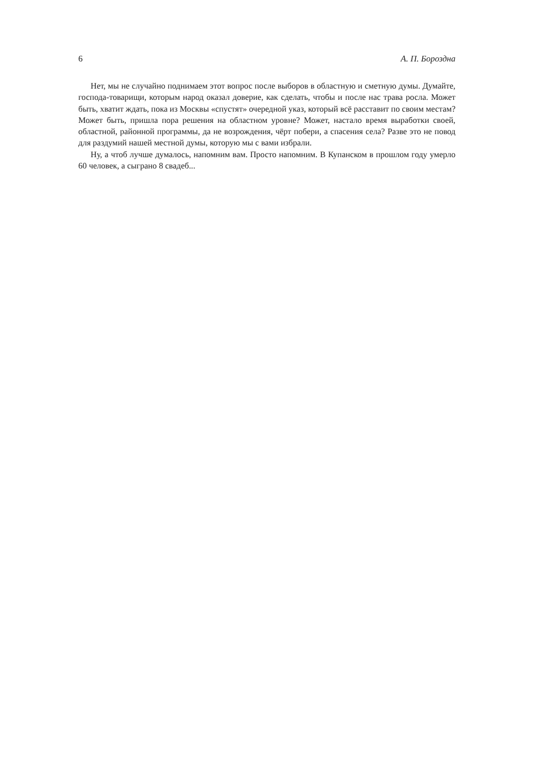6 А. П. Бороздна
Нет, мы не случайно поднимаем этот вопрос после выборов в областную и сметную думы. Думайте, господа-товарищи, которым народ оказал доверие, как сделать, чтобы и после нас трава росла. Может быть, хватит ждать, пока из Москвы «спустят» очередной указ, который всё расставит по своим местам? Может быть, пришла пора решения на областном уровне? Может, настало время выработки своей, областной, районной программы, да не возрождения, чёрт побери, а спасения села? Разве это не повод для раздумий нашей местной думы, которую мы с вами избрали.
Ну, а чтоб лучше думалось, напомним вам. Просто напомним. В Купанском в прошлом году умерло 60 человек, а сыграно 8 свадеб...